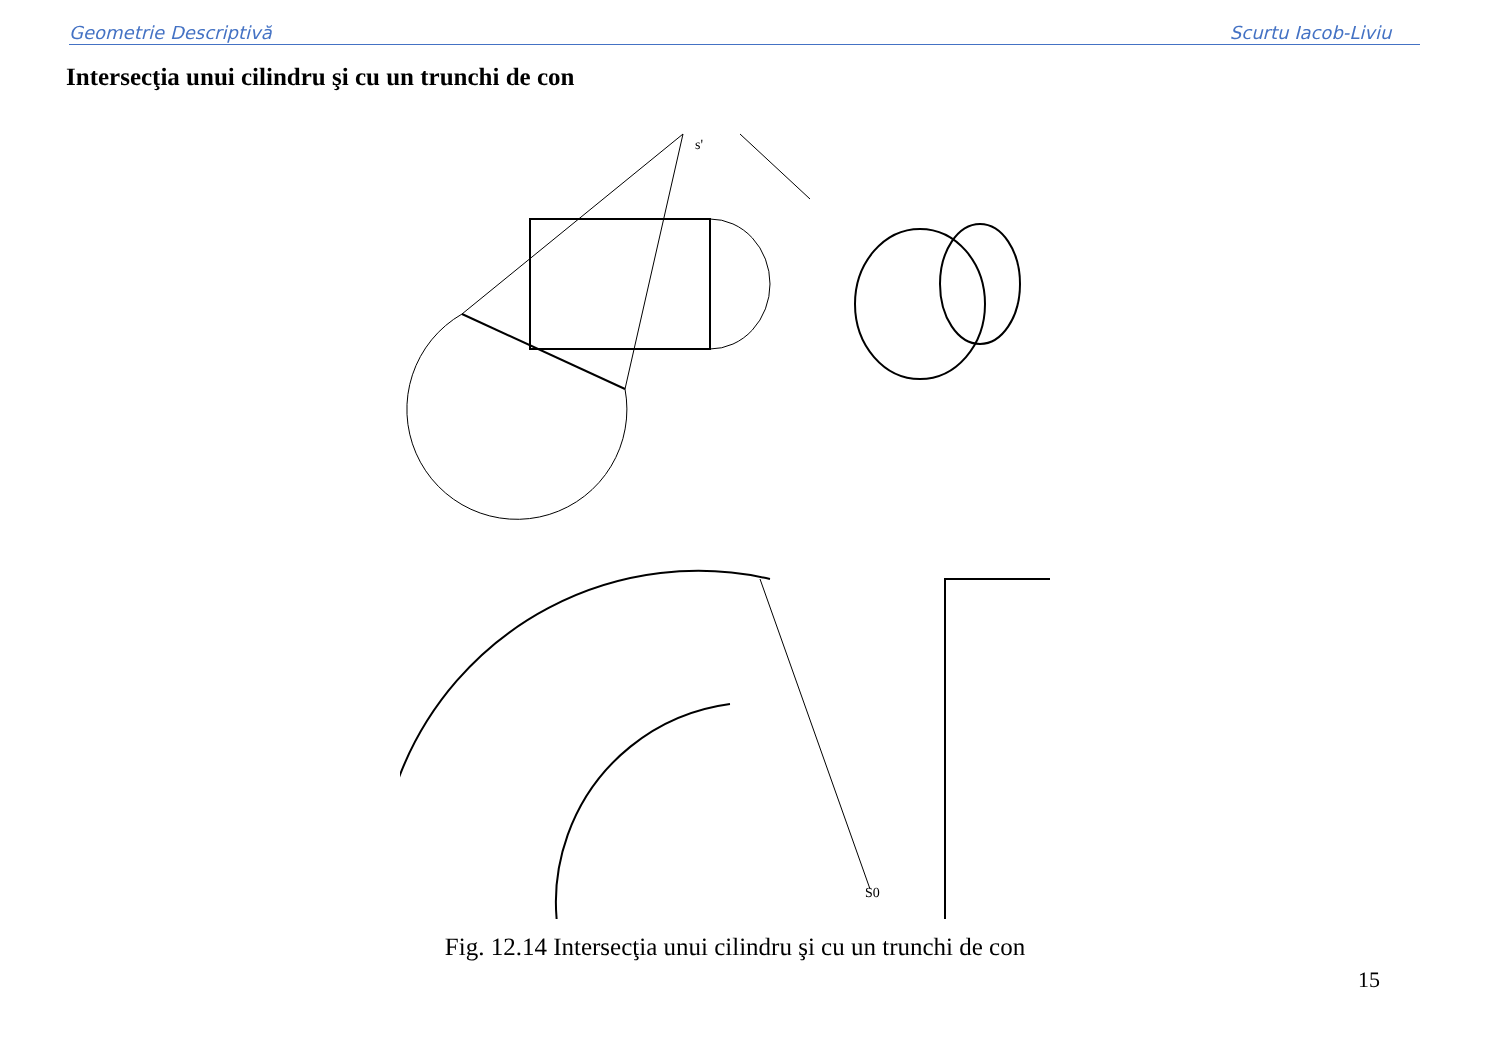Geometrie Descriptivă Scurtu Iacob-Liviu
Intersecţia unui cilindru şi cu un trunchi de con
s'
S0
Fig. 12.14 Intersecţia unui cilindru şi cu un trunchi de con
15